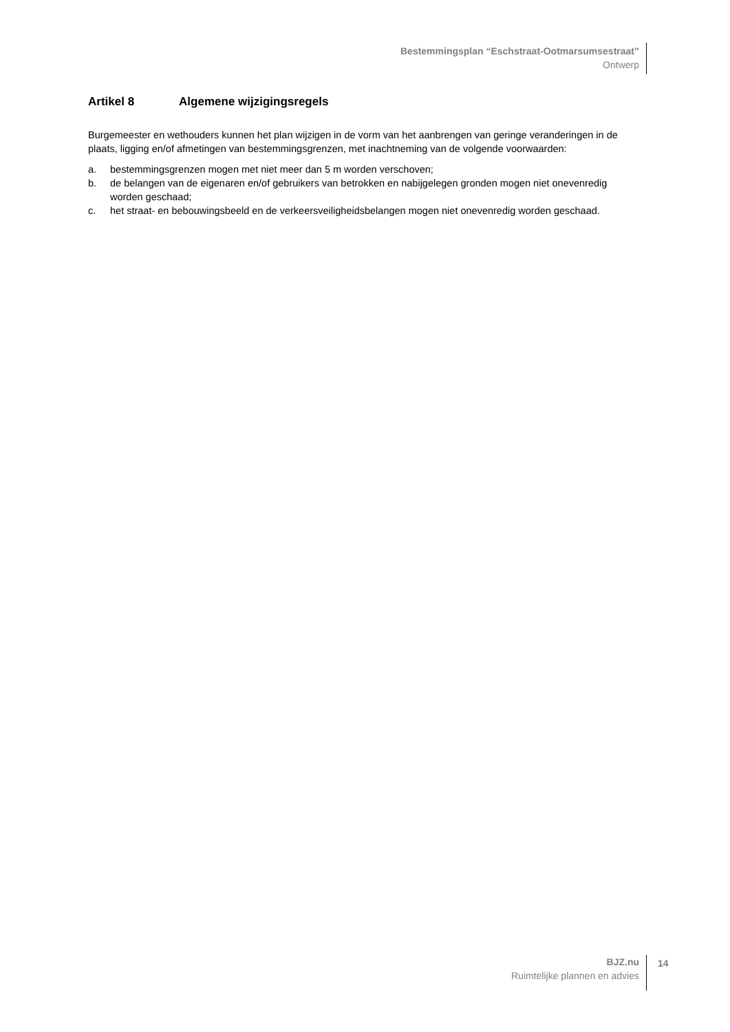Bestemmingsplan “Eschstraat-Ootmarsumsestraat”
Ontwerp
Artikel 8 Algemene wijzigingsregels
Burgemeester en wethouders kunnen het plan wijzigen in de vorm van het aanbrengen van geringe veranderingen in de plaats, ligging en/of afmetingen van bestemmingsgrenzen, met inachtneming van de volgende voorwaarden:
a. bestemmingsgrenzen mogen met niet meer dan 5 m worden verschoven;
b. de belangen van de eigenaren en/of gebruikers van betrokken en nabijgelegen gronden mogen niet onevenredig worden geschaad;
c. het straat- en bebouwingsbeeld en de verkeersveiligheidsbelangen mogen niet onevenredig worden geschaad.
BJZ.nu
Ruimtelijke plannen en advies
14